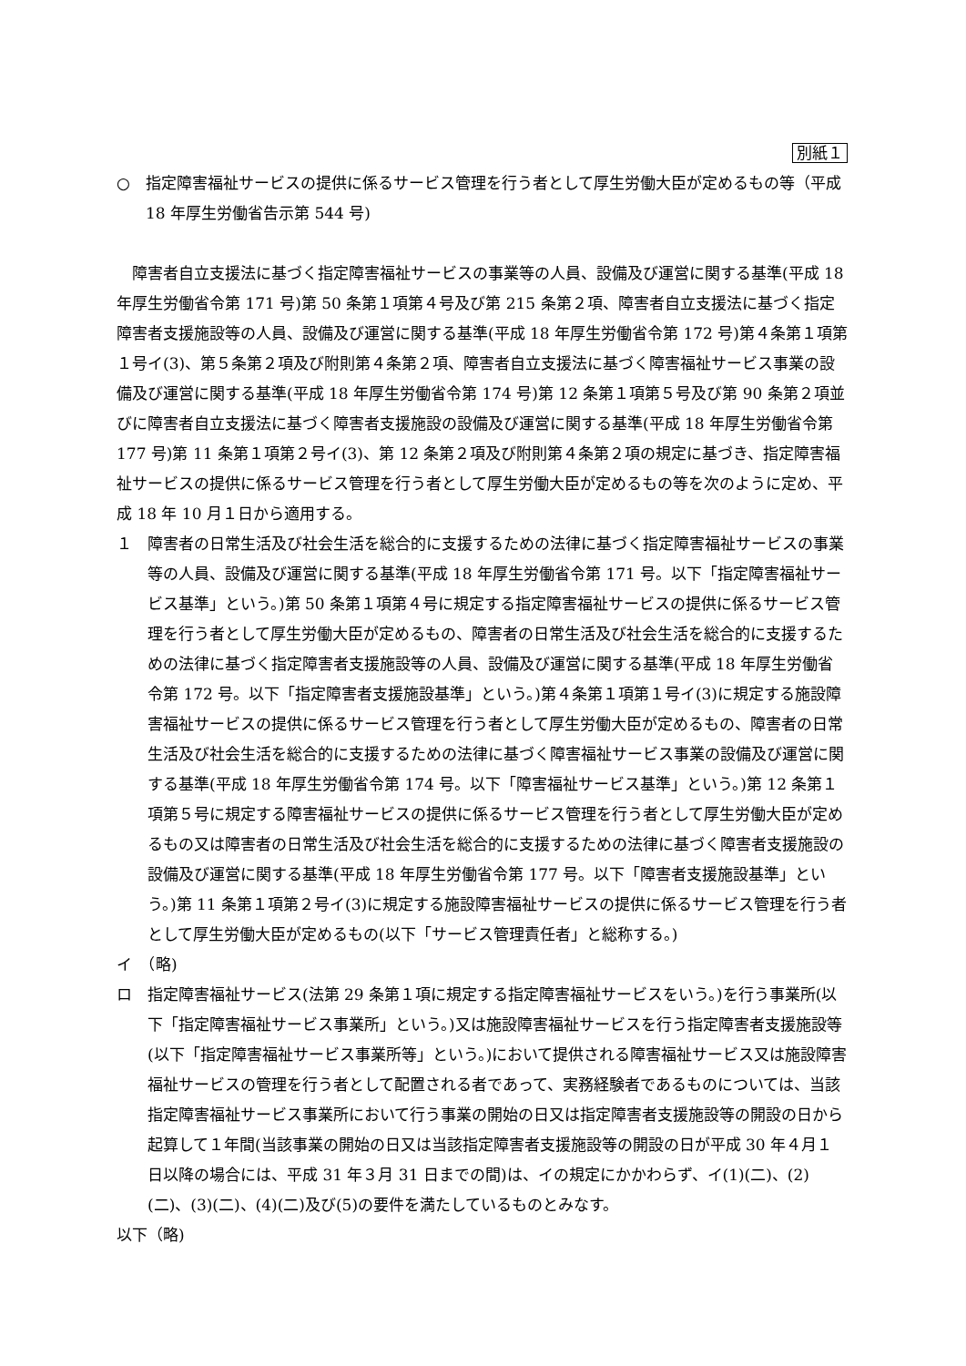別紙１
○　指定障害福祉サービスの提供に係るサービス管理を行う者として厚生労働大臣が定めるもの等（平成 18 年厚生労働省告示第 544 号)
障害者自立支援法に基づく指定障害福祉サービスの事業等の人員、設備及び運営に関する基準(平成 18 年厚生労働省令第 171 号)第 50 条第１項第４号及び第 215 条第２項、障害者自立支援法に基づく指定障害者支援施設等の人員、設備及び運営に関する基準(平成 18 年厚生労働省令第 172 号)第４条第１項第１号イ(3)、第５条第２項及び附則第４条第２項、障害者自立支援法に基づく障害福祉サービス事業の設備及び運営に関する基準(平成 18 年厚生労働省令第 174 号)第 12 条第１項第５号及び第 90 条第２項並びに障害者自立支援法に基づく障害者支援施設の設備及び運営に関する基準(平成 18 年厚生労働省令第 177 号)第 11 条第１項第２号イ(3)、第 12 条第２項及び附則第４条第２項の規定に基づき、指定障害福祉サービスの提供に係るサービス管理を行う者として厚生労働大臣が定めるもの等を次のように定め、平成 18 年 10 月１日から適用する。
１　障害者の日常生活及び社会生活を総合的に支援するための法律に基づく指定障害福祉サービスの事業等の人員、設備及び運営に関する基準(平成 18 年厚生労働省令第 171 号。以下「指定障害福祉サービス基準」という。)第 50 条第１項第４号に規定する指定障害福祉サービスの提供に係るサービス管理を行う者として厚生労働大臣が定めるもの、障害者の日常生活及び社会生活を総合的に支援するための法律に基づく指定障害者支援施設等の人員、設備及び運営に関する基準(平成 18 年厚生労働省令第 172 号。以下「指定障害者支援施設基準」という。)第４条第１項第１号イ(3)に規定する施設障害福祉サービスの提供に係るサービス管理を行う者として厚生労働大臣が定めるもの、障害者の日常生活及び社会生活を総合的に支援するための法律に基づく障害福祉サービス事業の設備及び運営に関する基準(平成 18 年厚生労働省令第 174 号。以下「障害福祉サービス基準」という。)第 12 条第１項第５号に規定する障害福祉サービスの提供に係るサービス管理を行う者として厚生労働大臣が定めるもの又は障害者の日常生活及び社会生活を総合的に支援するための法律に基づく障害者支援施設の設備及び運営に関する基準(平成 18 年厚生労働省令第 177 号。以下「障害者支援施設基準」という。)第 11 条第１項第２号イ(3)に規定する施設障害福祉サービスの提供に係るサービス管理を行う者として厚生労働大臣が定めるもの(以下「サービス管理責任者」と総称する。)
イ　（略)
ロ　指定障害福祉サービス(法第 29 条第１項に規定する指定障害福祉サービスをいう。)を行う事業所(以下「指定障害福祉サービス事業所」という。)又は施設障害福祉サービスを行う指定障害者支援施設等(以下「指定障害福祉サービス事業所等」という。)において提供される障害福祉サービス又は施設障害福祉サービスの管理を行う者として配置される者であって、実務経験者であるものについては、当該指定障害福祉サービス事業所において行う事業の開始の日又は指定障害者支援施設等の開設の日から起算して１年間(当該事業の開始の日又は当該指定障害者支援施設等の開設の日が平成 30 年４月１日以降の場合には、平成 31 年３月 31 日までの間)は、イの規定にかかわらず、イ(1)(二)、(2)(二)、(3)(二)、(4)(二)及び(5)の要件を満たしているものとみなす。
以下（略)